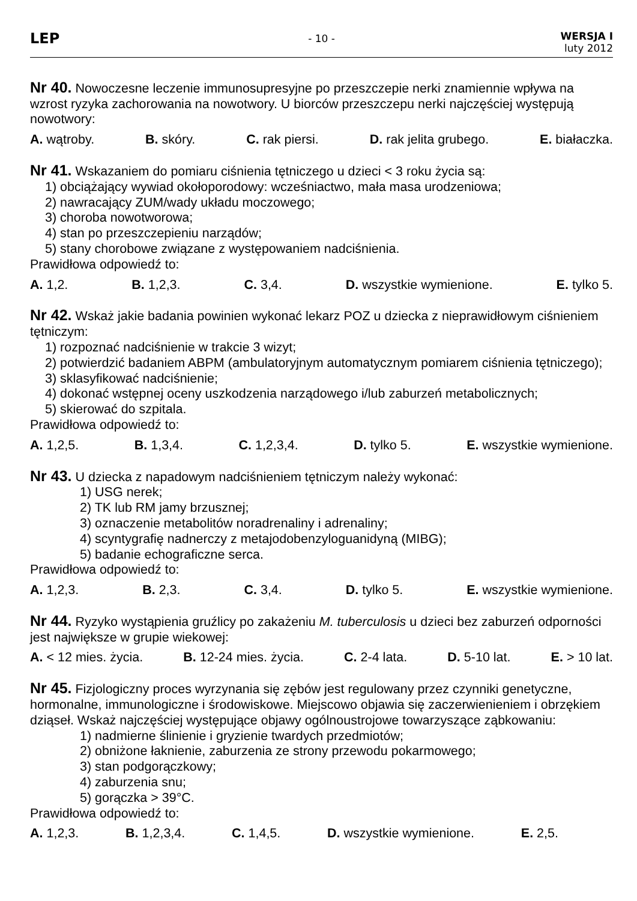LEP
- 10 -
WERSJA I
luty 2012
Nr 40. Nowoczesne leczenie immunosupresyjne po przeszczepie nerki znamiennie wpływa na wzrost ryzyka zachorowania na nowotwory. U biorców przeszczepu nerki najczęściej występują nowotwory:
A. wątroby. B. skóry. C. rak piersi. D. rak jelita grubego. E. białaczka.
Nr 41. Wskazaniem do pomiaru ciśnienia tętniczego u dzieci < 3 roku życia są:
1) obciążający wywiad okołoporodowy: wcześniactwo, mała masa urodzeniowa;
2) nawracający ZUM/wady układu moczowego;
3) choroba nowotworowa;
4) stan po przeszczepieniu narządów;
5) stany chorobowe związane z występowaniem nadciśnienia.
Prawidłowa odpowiedź to:
A. 1,2. B. 1,2,3. C. 3,4. D. wszystkie wymienione. E. tylko 5.
Nr 42. Wskaż jakie badania powinien wykonać lekarz POZ u dziecka z nieprawidłowym ciśnieniem tętniczym:
1) rozpoznać nadciśnienie w trakcie 3 wizyt;
2) potwierdzić badaniem ABPM (ambulatoryjnym automatycznym pomiarem ciśnienia tętniczego);
3) sklasyfikować nadciśnienie;
4) dokonać wstępnej oceny uszkodzenia narządowego i/lub zaburzeń metabolicznych;
5) skierować do szpitala.
Prawidłowa odpowiedź to:
A. 1,2,5. B. 1,3,4. C. 1,2,3,4. D. tylko 5. E. wszystkie wymienione.
Nr 43. U dziecka z napadowym nadciśnieniem tętniczym należy wykonać:
1) USG nerek;
2) TK lub RM jamy brzusznej;
3) oznaczenie metabolitów noradrenaliny i adrenaliny;
4) scyntygrafię nadnerczy z metajodobenzyloguanidyną (MIBG);
5) badanie echograficzne serca.
Prawidłowa odpowiedź to:
A. 1,2,3. B. 2,3. C. 3,4. D. tylko 5. E. wszystkie wymienione.
Nr 44. Ryzyko wystąpienia gruźlicy po zakażeniu M. tuberculosis u dzieci bez zaburzeń odporności jest największe w grupie wiekowej:
A. < 12 mies. życia. B. 12-24 mies. życia. C. 2-4 lata. D. 5-10 lat. E. > 10 lat.
Nr 45. Fizjologiczny proces wyrzynania się zębów jest regulowany przez czynniki genetyczne, hormonalne, immunologiczne i środowiskowe. Miejscowo objawia się zaczerwienieniem i obrzękiem dziąseł. Wskaż najczęściej występujące objawy ogólnoustrojowe towarzyszące ząbkowaniu:
1) nadmierne ślinienie i gryzienie twardych przedmiotów;
2) obniżone łaknienie, zaburzenia ze strony przewodu pokarmowego;
3) stan podgorączkowy;
4) zaburzenia snu;
5) gorączka > 39°C.
Prawidłowa odpowiedź to:
A. 1,2,3. B. 1,2,3,4. C. 1,4,5. D. wszystkie wymienione. E. 2,5.